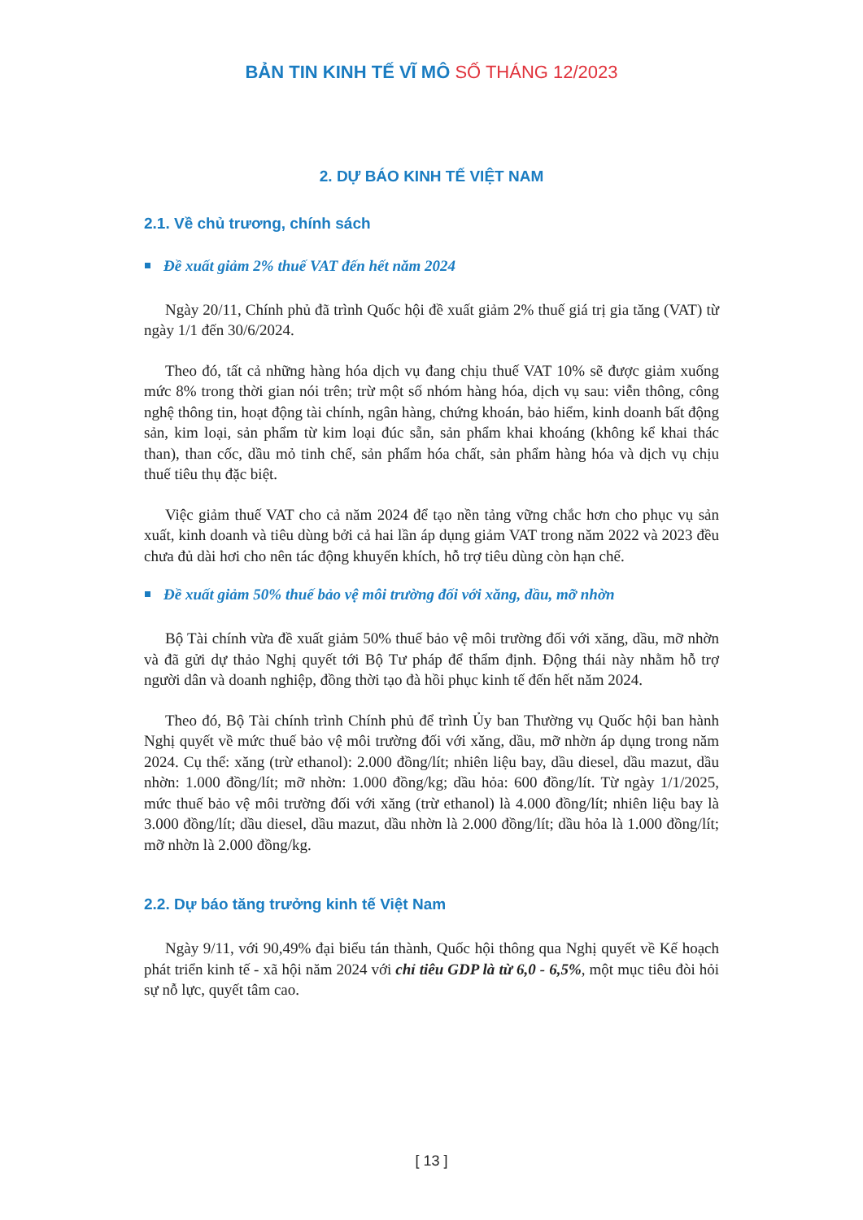BẢN TIN KINH TẾ VĨ MÔ SỐ THÁNG 12/2023
2. DỰ BÁO KINH TẾ VIỆT NAM
2.1. Về chủ trương, chính sách
Đề xuất giảm 2% thuế VAT đến hết năm 2024
Ngày 20/11, Chính phủ đã trình Quốc hội đề xuất giảm 2% thuế giá trị gia tăng (VAT) từ ngày 1/1 đến 30/6/2024.
Theo đó, tất cả những hàng hóa dịch vụ đang chịu thuế VAT 10% sẽ được giảm xuống mức 8% trong thời gian nói trên; trừ một số nhóm hàng hóa, dịch vụ sau: viễn thông, công nghệ thông tin, hoạt động tài chính, ngân hàng, chứng khoán, bảo hiểm, kinh doanh bất động sản, kim loại, sản phẩm từ kim loại đúc sẵn, sản phẩm khai khoáng (không kể khai thác than), than cốc, dầu mỏ tinh chế, sản phẩm hóa chất, sản phẩm hàng hóa và dịch vụ chịu thuế tiêu thụ đặc biệt.
Việc giảm thuế VAT cho cả năm 2024 để tạo nền tảng vững chắc hơn cho phục vụ sản xuất, kinh doanh và tiêu dùng bởi cả hai lần áp dụng giảm VAT trong năm 2022 và 2023 đều chưa đủ dài hơi cho nên tác động khuyến khích, hỗ trợ tiêu dùng còn hạn chế.
Đề xuất giảm 50% thuế bảo vệ môi trường đối với xăng, dầu, mỡ nhờn
Bộ Tài chính vừa đề xuất giảm 50% thuế bảo vệ môi trường đối với xăng, dầu, mỡ nhờn và đã gửi dự thảo Nghị quyết tới Bộ Tư pháp để thẩm định. Động thái này nhằm hỗ trợ người dân và doanh nghiệp, đồng thời tạo đà hồi phục kinh tế đến hết năm 2024.
Theo đó, Bộ Tài chính trình Chính phủ để trình Ủy ban Thường vụ Quốc hội ban hành Nghị quyết về mức thuế bảo vệ môi trường đối với xăng, dầu, mỡ nhờn áp dụng trong năm 2024. Cụ thể: xăng (trừ ethanol): 2.000 đồng/lít; nhiên liệu bay, dầu diesel, dầu mazut, dầu nhờn: 1.000 đồng/lít; mỡ nhờn: 1.000 đồng/kg; dầu hỏa: 600 đồng/lít. Từ ngày 1/1/2025, mức thuế bảo vệ môi trường đối với xăng (trừ ethanol) là 4.000 đồng/lít; nhiên liệu bay là 3.000 đồng/lít; dầu diesel, dầu mazut, dầu nhờn là 2.000 đồng/lít; dầu hỏa là 1.000 đồng/lít; mỡ nhờn là 2.000 đồng/kg.
2.2. Dự báo tăng trưởng kinh tế Việt Nam
Ngày 9/11, với 90,49% đại biểu tán thành, Quốc hội thông qua Nghị quyết về Kế hoạch phát triển kinh tế - xã hội năm 2024 với chỉ tiêu GDP là từ 6,0 - 6,5%, một mục tiêu đòi hỏi sự nỗ lực, quyết tâm cao.
[ 13 ]